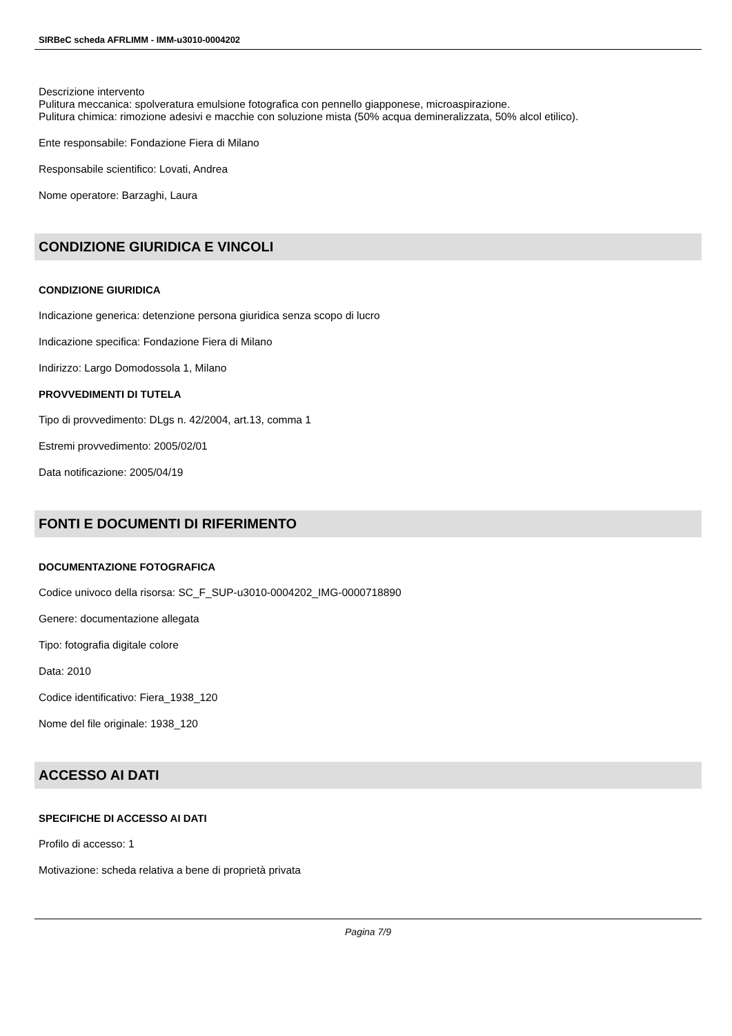SIRBeC scheda AFRLIMM - IMM-u3010-0004202
Descrizione intervento
Pulitura meccanica: spolveratura emulsione fotografica con pennello giapponese, microaspirazione.
Pulitura chimica: rimozione adesivi e macchie con soluzione mista (50% acqua demineralizzata, 50% alcol etilico).
Ente responsabile: Fondazione Fiera di Milano
Responsabile scientifico: Lovati, Andrea
Nome operatore: Barzaghi, Laura
CONDIZIONE GIURIDICA E VINCOLI
CONDIZIONE GIURIDICA
Indicazione generica: detenzione persona giuridica senza scopo di lucro
Indicazione specifica: Fondazione Fiera di Milano
Indirizzo: Largo Domodossola 1, Milano
PROVVEDIMENTI DI TUTELA
Tipo di provvedimento: DLgs n. 42/2004, art.13, comma 1
Estremi provvedimento: 2005/02/01
Data notificazione: 2005/04/19
FONTI E DOCUMENTI DI RIFERIMENTO
DOCUMENTAZIONE FOTOGRAFICA
Codice univoco della risorsa: SC_F_SUP-u3010-0004202_IMG-0000718890
Genere: documentazione allegata
Tipo: fotografia digitale colore
Data: 2010
Codice identificativo: Fiera_1938_120
Nome del file originale: 1938_120
ACCESSO AI DATI
SPECIFICHE DI ACCESSO AI DATI
Profilo di accesso: 1
Motivazione: scheda relativa a bene di proprietà privata
Pagina 7/9